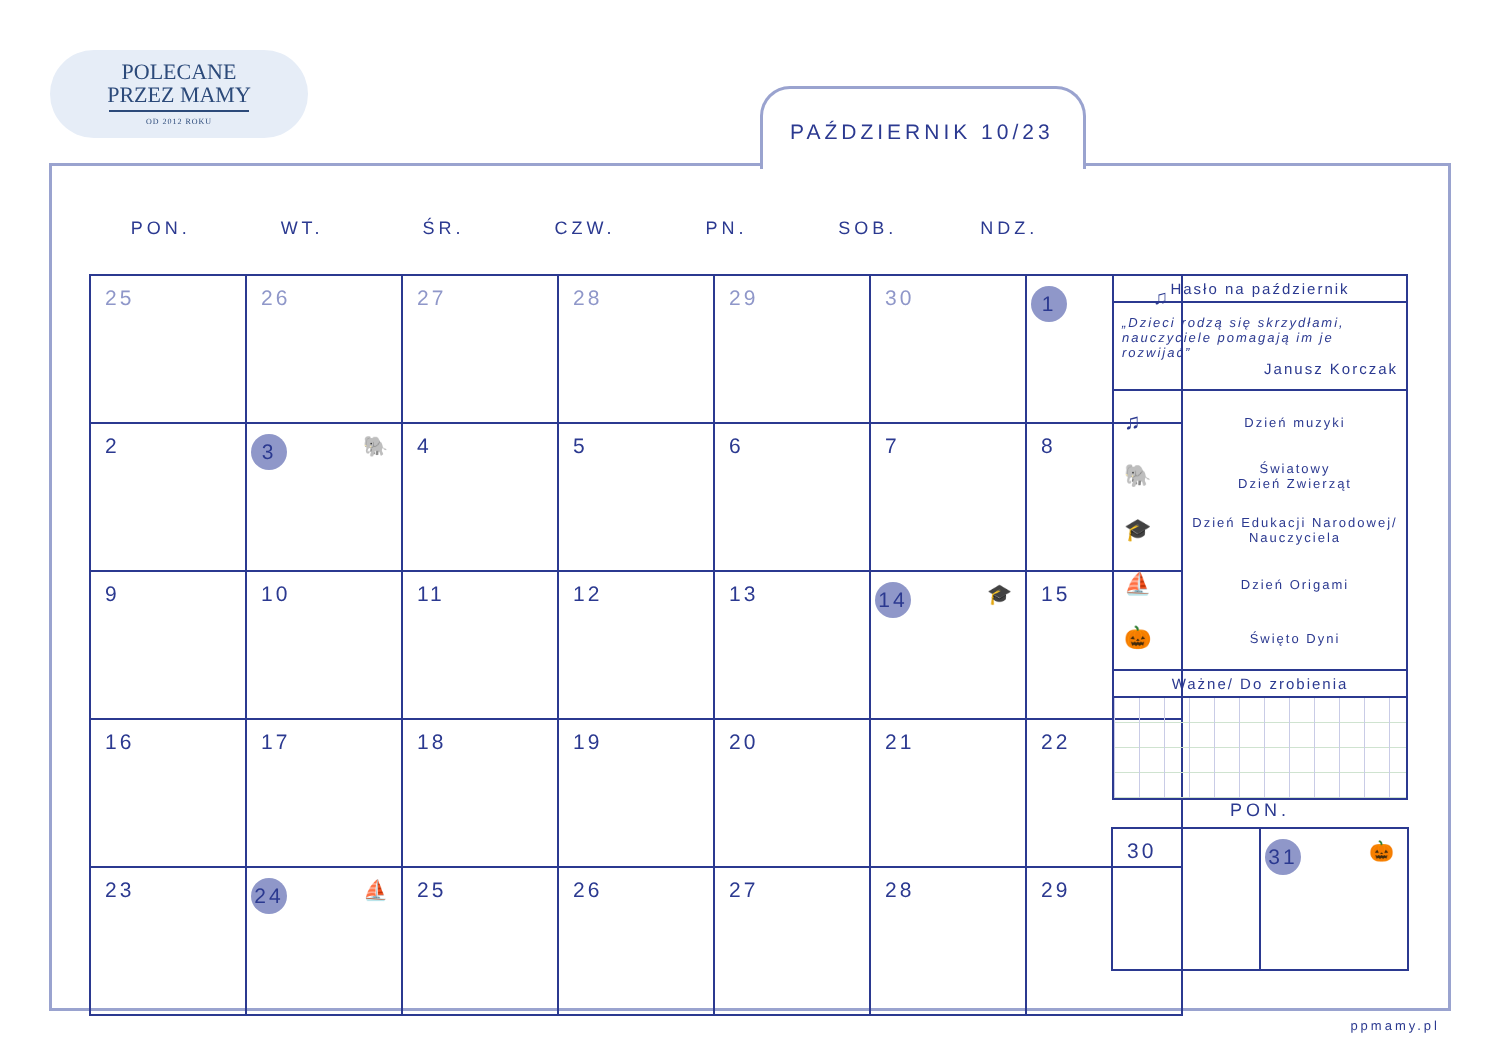POLECANE
PRZEZ MAMY
OD 2012 ROKU
PAŹDZIERNIK 10/23
PON. WT. ŚR. CZW. PN. SOB. NDZ.
| 25 | 26 | 27 | 28 | 29 | 30 | 1 ♫ |
| 2 | 3 🐘 | 4 | 5 | 6 | 7 | 8 |
| 9 | 10 | 11 | 12 | 13 | 14 🎓 | 15 |
| 16 | 17 | 18 | 19 | 20 | 21 | 22 |
| 23 | 24 ⛵ | 25 | 26 | 27 | 28 | 29 |
Hasło na październik
„Dzieci rodzą się skrzydłami, nauczyciele pomagają im je rozwijać”
Janusz Korczak
♫
Dzień muzyki
🐘
Światowy
Dzień Zwierząt
🎓
Dzień Edukacji Narodowej/ Nauczyciela
⛵
Dzień Origami
🎃
Święto Dyni
Ważne/ Do zrobienia
PON.
| 30 | 31 🎃 |
ppmamy.pl